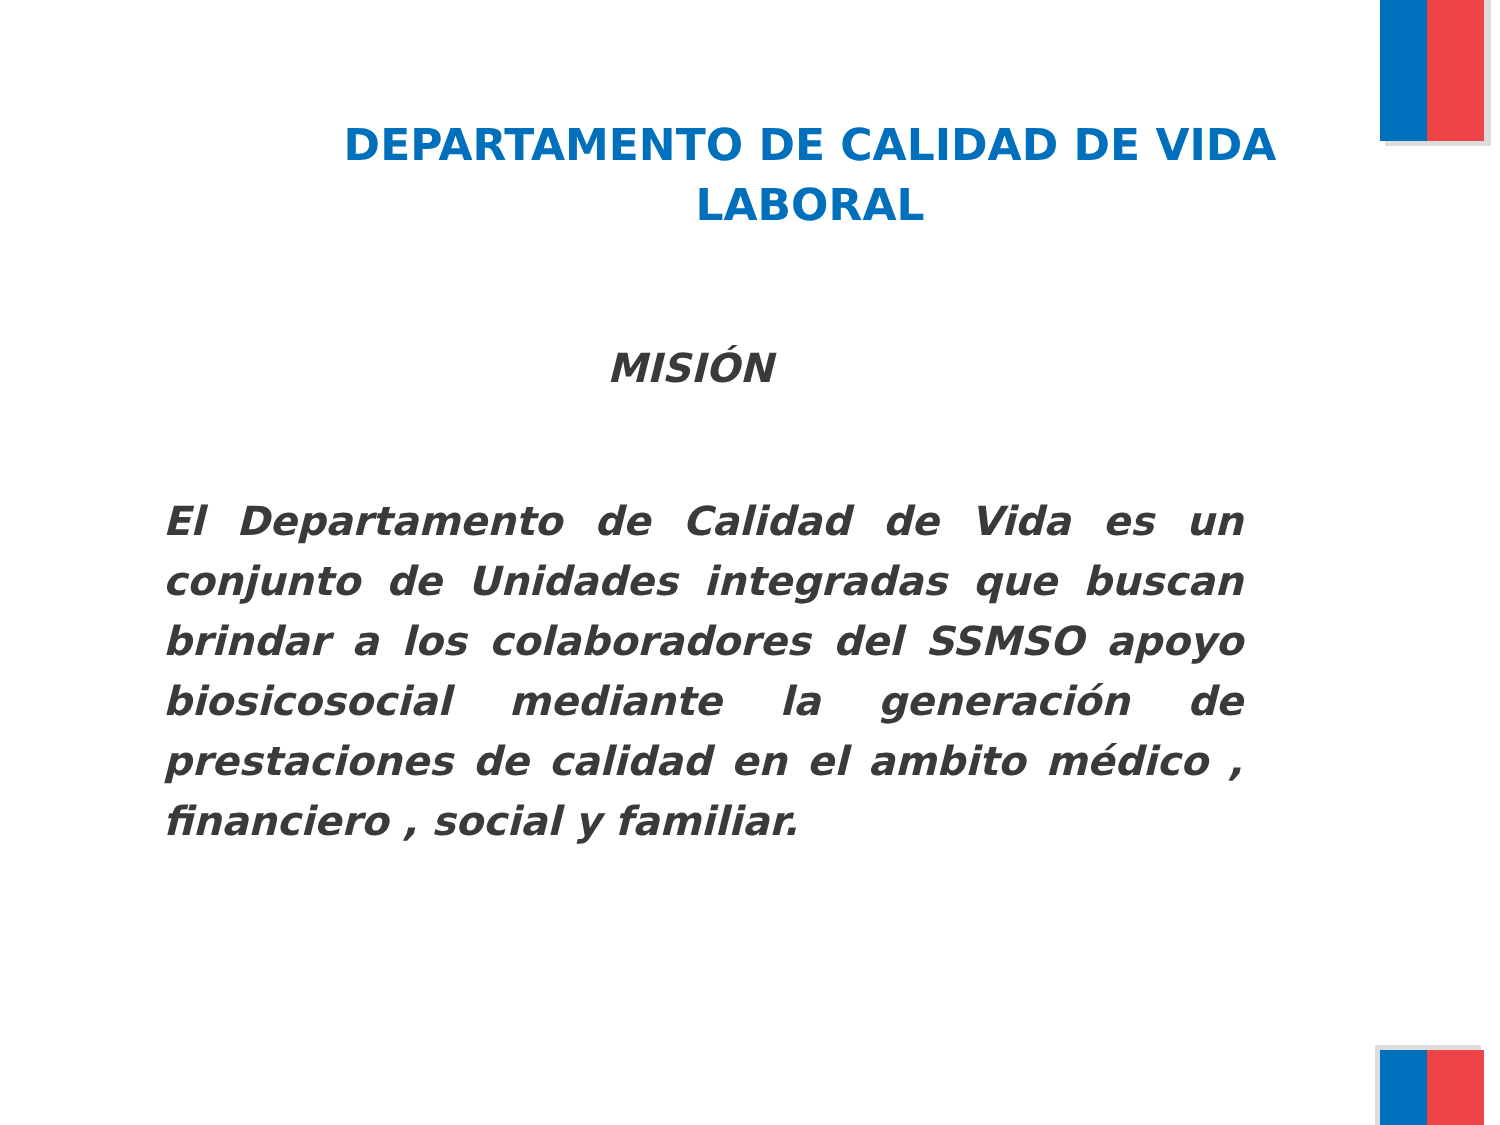DEPARTAMENTO DE CALIDAD DE VIDA
LABORAL
MISIÓN
El Departamento de Calidad de Vida es un conjunto de Unidades integradas que buscan brindar a los colaboradores del SSMSO apoyo biosicosocial mediante la generación de prestaciones de calidad en el ambito médico , financiero , social y familiar.